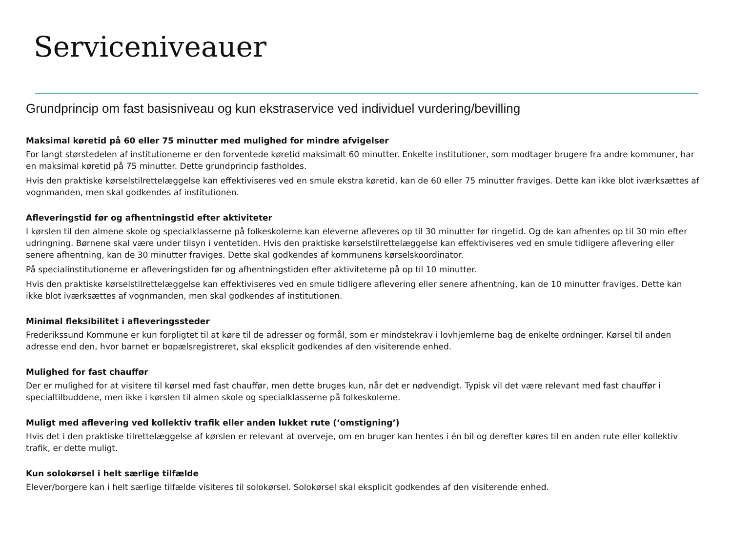Serviceniveauer
Grundprincip om fast basisniveau og kun ekstraservice ved individuel vurdering/bevilling
Maksimal køretid på 60 eller 75 minutter med mulighed for mindre afvigelser
For langt størstedelen af institutionerne er den forventede køretid maksimalt 60 minutter. Enkelte institutioner, som modtager brugere fra andre kommuner, har en maksimal køretid på 75 minutter. Dette grundprincip fastholdes.
Hvis den praktiske kørselstilrettelæggelse kan effektiviseres ved en smule ekstra køretid, kan de 60 eller 75 minutter fraviges. Dette kan ikke blot iværksættes af vognmanden, men skal godkendes af institutionen.
Afleveringstid før og afhentningstid efter aktiviteter
I kørslen til den almene skole og specialklasserne på folkeskolerne kan eleverne afleveres op til 30 minutter før ringetid. Og de kan afhentes op til 30 min efter udringning. Børnene skal være under tilsyn i ventetiden. Hvis den praktiske kørselstilrettelæggelse kan effektiviseres ved en smule tidligere aflevering eller senere afhentning, kan de 30 minutter fraviges. Dette skal godkendes af kommunens kørselskoordinator.
På specialinstitutionerne er afleveringstiden før og afhentningstiden efter aktiviteterne på op til 10 minutter.
Hvis den praktiske kørselstilrettelæggelse kan effektiviseres ved en smule tidligere aflevering eller senere afhentning, kan de 10 minutter fraviges. Dette kan ikke blot iværksættes af vognmanden, men skal godkendes af institutionen.
Minimal fleksibilitet i afleveringssteder
Frederikssund Kommune er kun forpligtet til at køre til de adresser og formål, som er mindstekrav i lovhjemlerne bag de enkelte ordninger. Kørsel til anden adresse end den, hvor barnet er bopælsregistreret, skal eksplicit godkendes af den visiterende enhed.
Mulighed for fast chauffør
Der er mulighed for at visitere til kørsel med fast chauffør, men dette bruges kun, når det er nødvendigt. Typisk vil det være relevant med fast chauffør i specialtilbuddene, men ikke i kørslen til almen skole og specialklasserne på folkeskolerne.
Muligt med aflevering ved kollektiv trafik eller anden lukket rute (‘omstigning’)
Hvis det i den praktiske tilrettelæggelse af kørslen er relevant at overveje, om en bruger kan hentes i én bil og derefter køres til en anden rute eller kollektiv trafik, er dette muligt.
Kun solokørsel i helt særlige tilfælde
Elever/borgere kan i helt særlige tilfælde visiteres til solokørsel. Solokørsel skal eksplicit godkendes af den visiterende enhed.